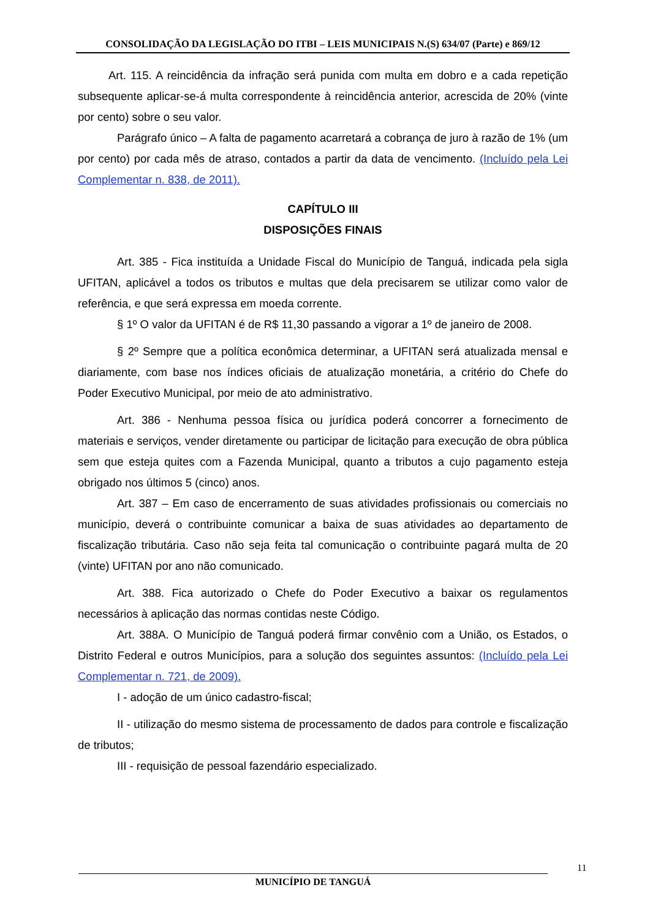CONSOLIDAÇÃO DA LEGISLAÇÃO DO ITBI – LEIS MUNICIPAIS N.(S) 634/07 (Parte) e 869/12
Art. 115. A reincidência da infração será punida com multa em dobro e a cada repetição subsequente aplicar-se-á multa correspondente à reincidência anterior, acrescida de 20% (vinte por cento) sobre o seu valor.
Parágrafo único – A falta de pagamento acarretará a cobrança de juro à razão de 1% (um por cento) por cada mês de atraso, contados a partir da data de vencimento. (Incluído pela Lei Complementar n. 838, de 2011).
CAPÍTULO III
DISPOSIÇÕES FINAIS
Art. 385 - Fica instituída a Unidade Fiscal do Município de Tanguá, indicada pela sigla UFITAN, aplicável a todos os tributos e multas que dela precisarem se utilizar como valor de referência, e que será expressa em moeda corrente.
§ 1º O valor da UFITAN é de R$ 11,30 passando a vigorar a 1º de janeiro de 2008.
§ 2º Sempre que a política econômica determinar, a UFITAN será atualizada mensal e diariamente, com base nos índices oficiais de atualização monetária, a critério do Chefe do Poder Executivo Municipal, por meio de ato administrativo.
Art. 386 - Nenhuma pessoa física ou jurídica poderá concorrer a fornecimento de materiais e serviços, vender diretamente ou participar de licitação para execução de obra pública sem que esteja quites com a Fazenda Municipal, quanto a tributos a cujo pagamento esteja obrigado nos últimos 5 (cinco) anos.
Art. 387 – Em caso de encerramento de suas atividades profissionais ou comerciais no município, deverá o contribuinte comunicar a baixa de suas atividades ao departamento de fiscalização tributária. Caso não seja feita tal comunicação o contribuinte pagará multa de 20 (vinte) UFITAN por ano não comunicado.
Art. 388. Fica autorizado o Chefe do Poder Executivo a baixar os regulamentos necessários à aplicação das normas contidas neste Código.
Art. 388A. O Município de Tanguá poderá firmar convênio com a União, os Estados, o Distrito Federal e outros Municípios, para a solução dos seguintes assuntos: (Incluído pela Lei Complementar n. 721, de 2009).
I - adoção de um único cadastro-fiscal;
II - utilização do mesmo sistema de processamento de dados para controle e fiscalização de tributos;
III - requisição de pessoal fazendário especializado.
11
MUNICÍPIO DE TANGUÁ